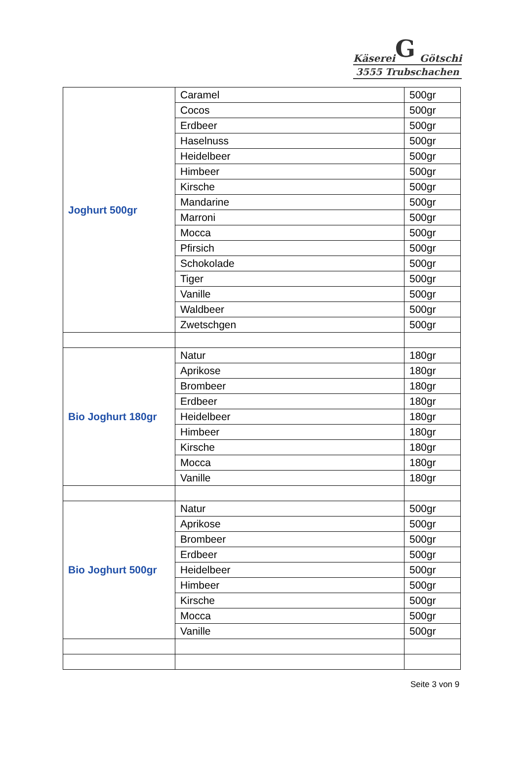G
Käserei Götschi
3555 Trubschachen
| Joghurt 500gr | Caramel | 500gr |
| | Cocos | 500gr |
| | Erdbeer | 500gr |
| | Haselnuss | 500gr |
| | Heidelbeer | 500gr |
| | Himbeer | 500gr |
| | Kirsche | 500gr |
| | Mandarine | 500gr |
| | Marroni | 500gr |
| | Mocca | 500gr |
| | Pfirsich | 500gr |
| | Schokolade | 500gr |
| | Tiger | 500gr |
| | Vanille | 500gr |
| | Waldbeer | 500gr |
| | Zwetschgen | 500gr |
| Bio Joghurt 180gr | Natur | 180gr |
| | Aprikose | 180gr |
| | Brombeer | 180gr |
| | Erdbeer | 180gr |
| | Heidelbeer | 180gr |
| | Himbeer | 180gr |
| | Kirsche | 180gr |
| | Mocca | 180gr |
| | Vanille | 180gr |
| Bio Joghurt 500gr | Natur | 500gr |
| | Aprikose | 500gr |
| | Brombeer | 500gr |
| | Erdbeer | 500gr |
| | Heidelbeer | 500gr |
| | Himbeer | 500gr |
| | Kirsche | 500gr |
| | Mocca | 500gr |
| | Vanille | 500gr |
Seite 3 von 9